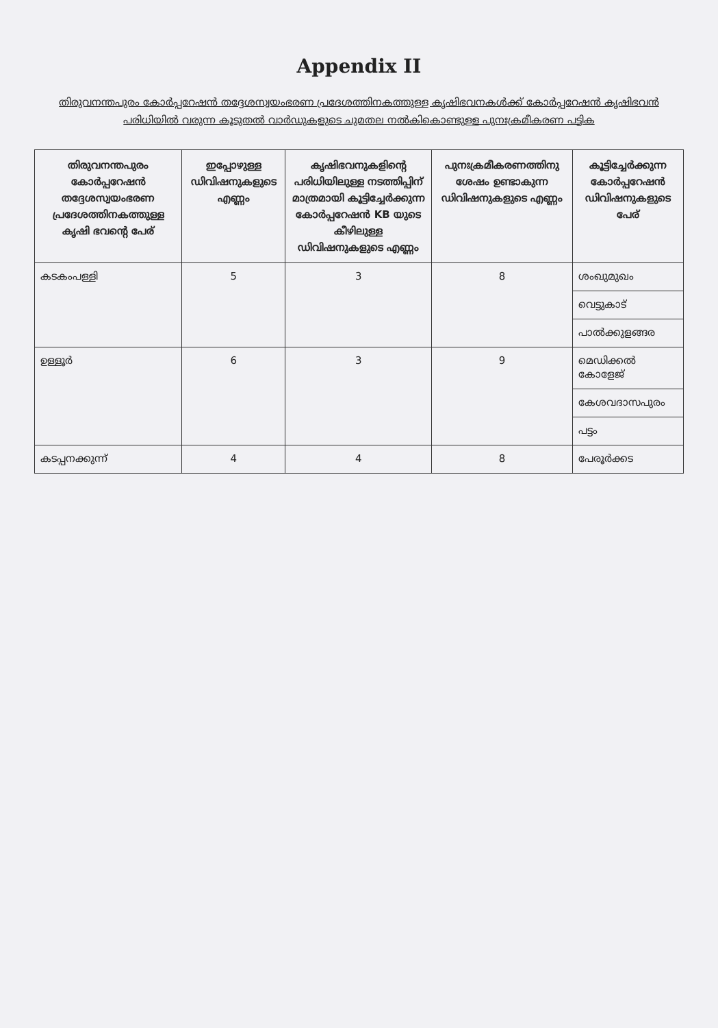Appendix II
തിരുവനന്തപുരം കോർപ്പറേഷൻ തദ്ദേശസ്വയംഭരണ പ്രദേശത്തിനകത്തുള്ള കൃഷിഭവനകൾക്ക് കോർപ്പറേഷൻ കൃഷിഭവൻ പരിധിയിൽ വരുന്ന കൂടുതൽ വാർഡുകളുടെ ചുമതല നൽകികൊണ്ടുള്ള പുനഃക്രമീകരണ പട്ടിക
| തിരുവനന്തപുരം കോർപ്പറേഷൻ തദ്ദേശസ്വയംഭരണ പ്രദേശത്തിനകത്തുള്ള കൃഷി ഭവന്റെ പേര് | ഇപ്പോഴുള്ള ഡിവിഷനുകളുടെ എണ്ണം | കൃഷിഭവനുകളിന്റെ പരിധിയിലുള്ള നടത്തിപ്പിന് മാത്രമായി കൂട്ടിച്ചേർക്കുന്ന കോർപ്പറേഷൻ KB യുടെ കീഴിലുള്ള ഡിവിഷനുകളുടെ എണ്ണം | പുനഃക്രമീകരണത്തിനു ശേഷം ഉണ്ടാകുന്ന ഡിവിഷനുകളുടെ എണ്ണം | കൂട്ടിച്ചേർക്കുന്ന കോർപ്പറേഷൻ ഡിവിഷനുകളുടെ പേര് |
| --- | --- | --- | --- | --- |
| കടകംപള്ളി | 5 | 3 | 8 | ശംഖുമുഖം |
| | | | | വെട്ടുകാട് |
| | | | | പാൽക്കുളങ്ങര |
| ഉള്ളൂർ | 6 | 3 | 9 | മെഡിക്കൽ കോളേജ് |
| | | | | കേശവദാസപുരം |
| | | | | പട്ടം |
| കടപ്പനക്കുന്ന് | 4 | 4 | 8 | പേരൂർക്കട |